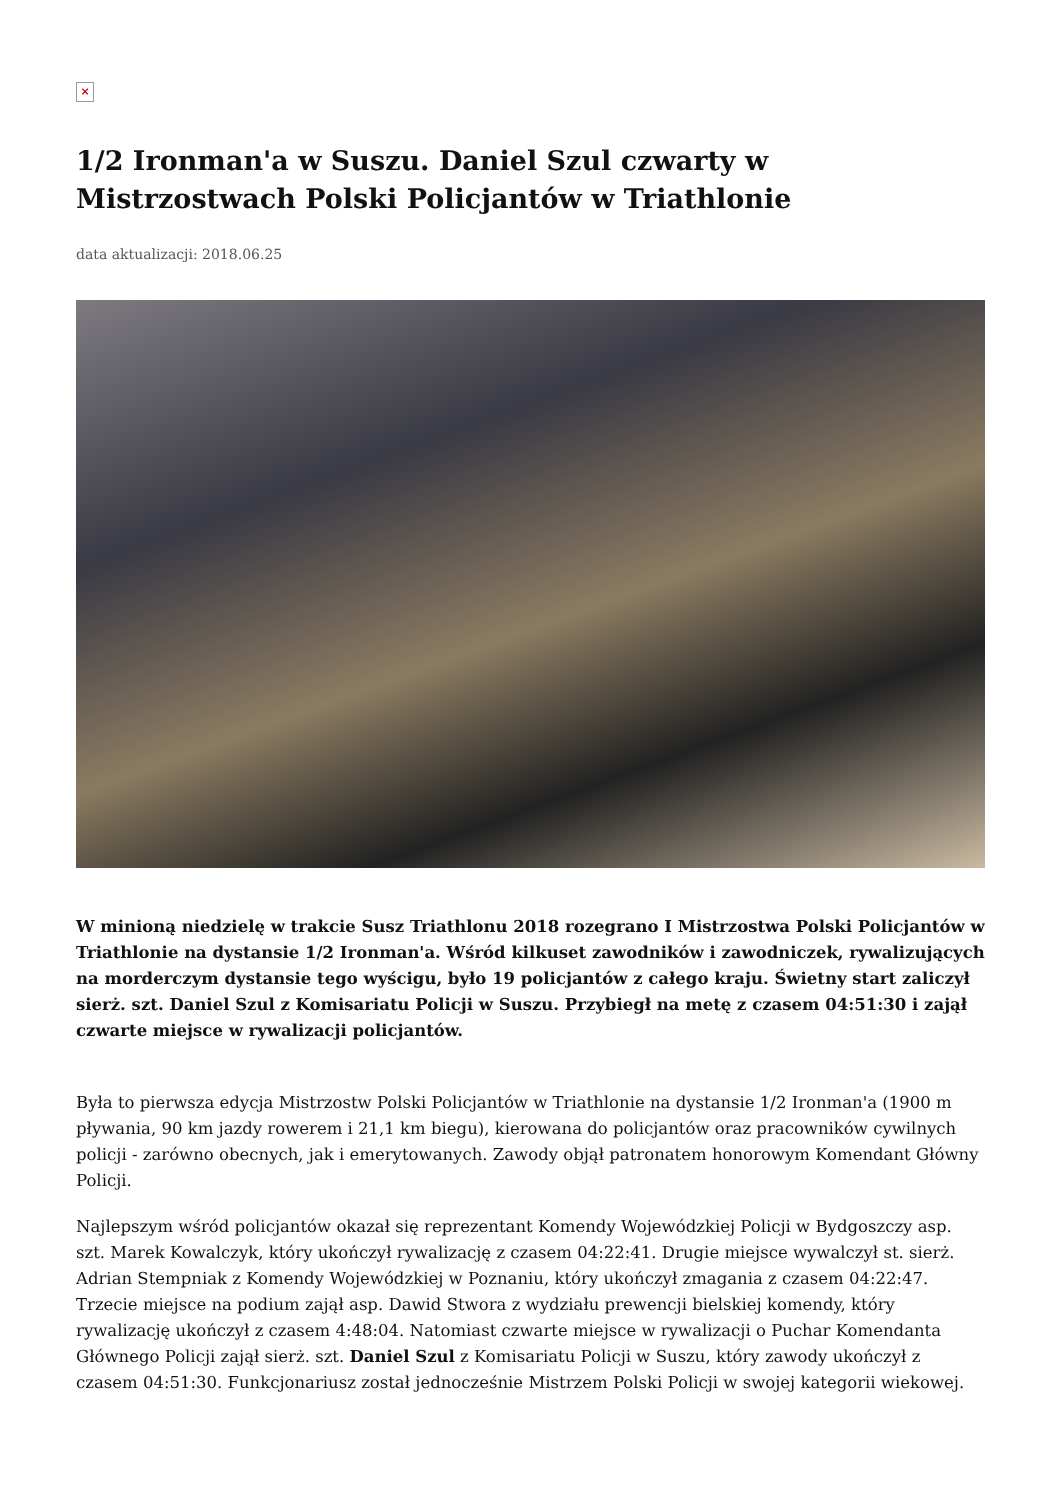×
1/2 Ironman'a w Suszu. Daniel Szul czwarty w Mistrzostwach Polski Policjantów w Triathlonie
data aktualizacji: 2018.06.25
W minioną niedzielę w trakcie Susz Triathlonu 2018 rozegrano I Mistrzostwa Polski Policjantów w Triathlonie na dystansie 1/2 Ironman'a. Wśród kilkuset zawodników i zawodniczek, rywalizujących na morderczym dystansie tego wyścigu, było 19 policjantów z całego kraju. Świetny start zaliczył sierż. szt. Daniel Szul z Komisariatu Policji w Suszu. Przybiegł na metę z czasem 04:51:30 i zajął czwarte miejsce w rywalizacji policjantów.
Była to pierwsza edycja Mistrzostw Polski Policjantów w Triathlonie na dystansie 1/2 Ironman'a (1900 m pływania, 90 km jazdy rowerem i 21,1 km biegu), kierowana do policjantów oraz pracowników cywilnych policji - zarówno obecnych, jak i emerytowanych. Zawody objął patronatem honorowym Komendant Główny Policji.
Najlepszym wśród policjantów okazał się reprezentant Komendy Wojewódzkiej Policji w Bydgoszczy asp. szt. Marek Kowalczyk, który ukończył rywalizację z czasem 04:22:41. Drugie miejsce wywalczył st. sierż. Adrian Stempniak z Komendy Wojewódzkiej w Poznaniu, który ukończył zmagania z czasem 04:22:47. Trzecie miejsce na podium zajął asp. Dawid Stwora z wydziału prewencji bielskiej komendy, który rywalizację ukończył z czasem 4:48:04. Natomiast czwarte miejsce w rywalizacji o Puchar Komendanta Głównego Policji zajął sierż. szt. Daniel Szul z Komisariatu Policji w Suszu, który zawody ukończył z czasem 04:51:30. Funkcjonariusz został jednocześnie Mistrzem Polski Policji w swojej kategorii wiekowej.